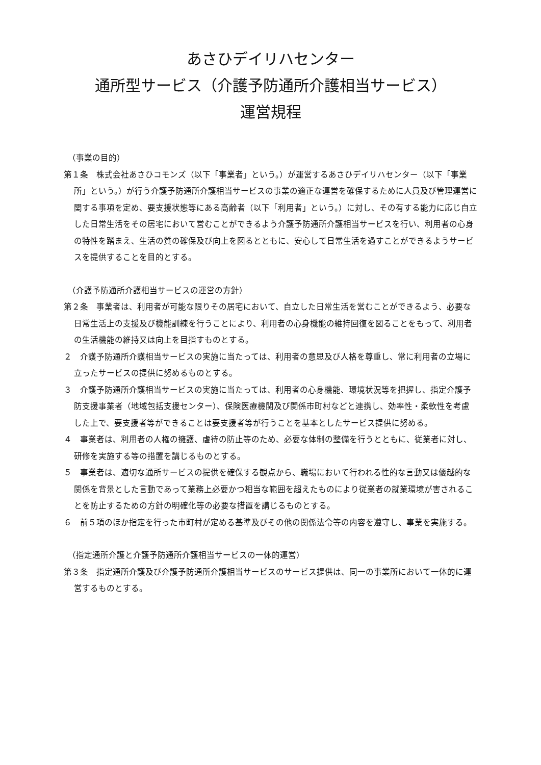あさひデイリハセンター
通所型サービス（介護予防通所介護相当サービス）
運営規程
（事業の目的）
第１条　株式会社あさひコモンズ（以下「事業者」という。）が運営するあさひデイリハセンター（以下「事業所」という。）が行う介護予防通所介護相当サービスの事業の適正な運営を確保するために人員及び管理運営に関する事項を定め、要支援状態等にある高齢者（以下「利用者」という。）に対し、その有する能力に応じ自立した日常生活をその居宅において営むことができるよう介護予防通所介護相当サービスを行い、利用者の心身の特性を踏まえ、生活の質の確保及び向上を図るとともに、安心して日常生活を過すことができるようサービスを提供することを目的とする。
（介護予防通所介護相当サービスの運営の方針）
第２条　事業者は、利用者が可能な限りその居宅において、自立した日常生活を営むことができるよう、必要な日常生活上の支援及び機能訓練を行うことにより、利用者の心身機能の維持回復を図ることをもって、利用者の生活機能の維持又は向上を目指すものとする。
２　介護予防通所介護相当サービスの実施に当たっては、利用者の意思及び人格を尊重し、常に利用者の立場に立ったサービスの提供に努めるものとする。
３　介護予防通所介護相当サービスの実施に当たっては、利用者の心身機能、環境状況等を把握し、指定介護予防支援事業者（地域包括支援センター）、保険医療機関及び関係市町村などと連携し、効率性・柔軟性を考慮した上で、要支援者等ができることは要支援者等が行うことを基本としたサービス提供に努める。
４　事業者は、利用者の人権の擁護、虐待の防止等のため、必要な体制の整備を行うとともに、従業者に対し、研修を実施する等の措置を講じるものとする。
５　事業者は、適切な通所サービスの提供を確保する観点から、職場において行われる性的な言動又は優越的な関係を背景とした言動であって業務上必要かつ相当な範囲を超えたものにより従業者の就業環境が害されることを防止するための方針の明確化等の必要な措置を講じるものとする。
６　前５項のほか指定を行った市町村が定める基準及びその他の関係法令等の内容を遵守し、事業を実施する。
（指定通所介護と介護予防通所介護相当サービスの一体的運営）
第３条　指定通所介護及び介護予防通所介護相当サービスのサービス提供は、同一の事業所において一体的に運営するものとする。